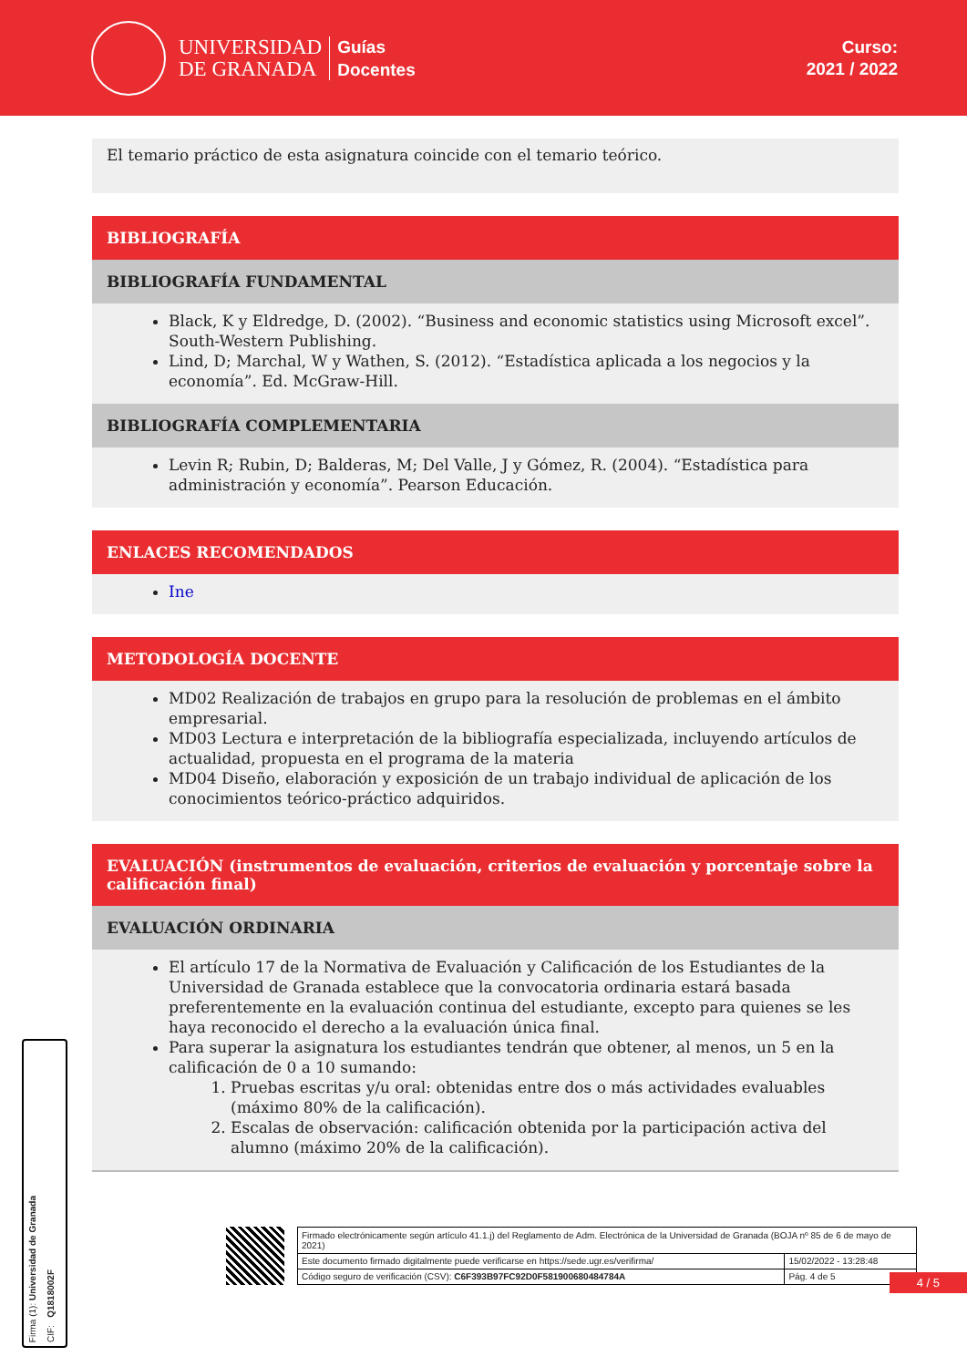UNIVERSIDAD
DE GRANADA
Guías
Docentes
Curso:
2021 / 2022
El temario práctico de esta asignatura coincide con el temario teórico.
BIBLIOGRAFÍA
BIBLIOGRAFÍA FUNDAMENTAL
Black, K y Eldredge, D. (2002). “Business and economic statistics using Microsoft excel”. South-Western Publishing.
Lind, D; Marchal, W y Wathen, S. (2012). “Estadística aplicada a los negocios y la economía”. Ed. McGraw-Hill.
BIBLIOGRAFÍA COMPLEMENTARIA
Levin R; Rubin, D; Balderas, M; Del Valle, J y Gómez, R. (2004). “Estadística para administración y economía”. Pearson Educación.
ENLACES RECOMENDADOS
Ine
METODOLOGÍA DOCENTE
MD02 Realización de trabajos en grupo para la resolución de problemas en el ámbito empresarial.
MD03 Lectura e interpretación de la bibliografía especializada, incluyendo artículos de actualidad, propuesta en el programa de la materia
MD04 Diseño, elaboración y exposición de un trabajo individual de aplicación de los conocimientos teórico-práctico adquiridos.
EVALUACIÓN (instrumentos de evaluación, criterios de evaluación y porcentaje sobre la calificación final)
EVALUACIÓN ORDINARIA
El artículo 17 de la Normativa de Evaluación y Calificación de los Estudiantes de la Universidad de Granada establece que la convocatoria ordinaria estará basada preferentemente en la evaluación continua del estudiante, excepto para quienes se les haya reconocido el derecho a la evaluación única final.
Para superar la asignatura los estudiantes tendrán que obtener, al menos, un 5 en la calificación de 0 a 10 sumando:
1. Pruebas escritas y/u oral: obtenidas entre dos o más actividades evaluables (máximo 80% de la calificación).
2. Escalas de observación: calificación obtenida por la participación activa del alumno (máximo 20% de la calificación).
4 / 5
Firma (1): Universidad de Granada
CIF: Q1818002F
| Firmado electrónicamente según artículo 41.1.j) del Reglamento de Adm. Electrónica de la Universidad de Granada (BOJA nº 85 de 6 de mayo de 2021) | |
| Este documento firmado digitalmente puede verificarse en https://sede.ugr.es/verifirma/ | 15/02/2022 - 13:28:48 |
| Código seguro de verificación (CSV): C6F393B97FC92D0F581900680484784A | Pág. 4 de 5 |